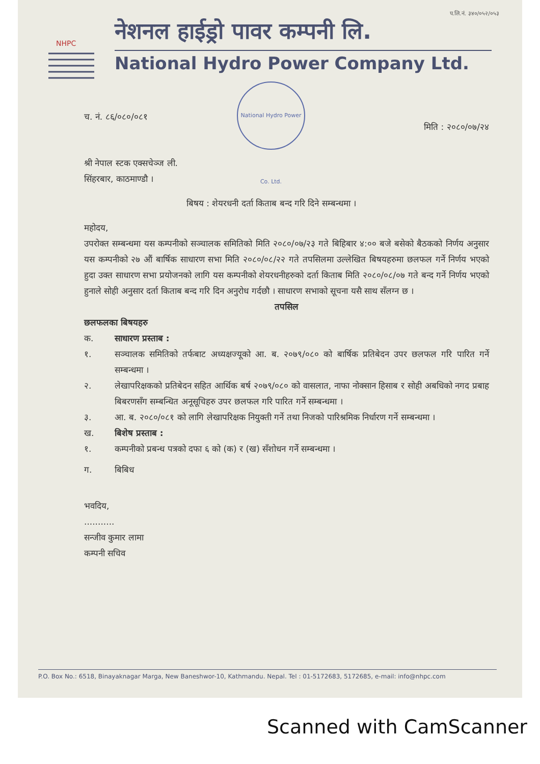प.लि.नं. ३४०/०५२/०५३
NHPC
नेशनल हाईड्रो पावर कम्पनी लि.
National Hydro Power Company Ltd.
National Hydro Power Co. Ltd.
च. नं. ८६/०८०/०८१ मिति : २०८०/०७/२४
श्री नेपाल स्टक एक्सचेञ्ज ली.
सिंहरबार, काठमाण्डौ ।
बिषय : शेयरधनी दर्ता किताब बन्द गरि दिने सम्बन्धमा ।
महोदय,
उपरोक्त सम्बन्धमा यस कम्पनीको सञ्चालक समितिको मिति २०८०/०७/२३ गते बिहिबार ४:०० बजे बसेको बैठकको निर्णय अनुसार यस कम्पनीको २७ औं बार्षिक साधारण सभा मिति २०८०/०८/२२ गते तपसिलमा उल्लेखित बिषयहरुमा छलफल गर्ने निर्णय भएको हुदा उक्त साधारण सभा प्रयोजनको लागि यस कम्पनीको शेयरधनीहरुको दर्ता किताब मिति २०८०/०८/०७ गते बन्द गर्ने निर्णय भएको हुनाले सोही अनुसार दर्ता किताब बन्द गरि दिन अनुरोध गर्दछौ । साधारण सभाको सूचना यसै साथ सँलग्न छ ।
तपसिल
छलफलका बिषयहरु
क. साधारण प्रस्ताब :
१. सञ्चालक समितिको तर्फबाट अध्यक्षज्यूको आ. ब. २०७९/०८० को बार्षिक प्रतिबेदन उपर छलफल गरि पारित गर्ने सम्बन्धमा ।
२. लेखापरिक्षकको प्रतिबेदन सहित आर्थिक बर्ष २०७९/०८० को वासलात, नाफा नोक्सान हिसाब र सोही अबधिको नगद प्रबाह बिबरणसँग सम्बन्धित अनूसूचिहरु उपर छलफल गरि पारित गर्ने सम्बन्धमा ।
३. आ. ब. २०८०/०८१ को लागि लेखापरिक्षक नियुक्ती गर्ने तथा निजको पारिश्रमिक निर्धारण गर्ने सम्बन्धमा ।
ख. बिशेष प्रस्ताब :
१. कम्पनीको प्रबन्ध पत्रको दफा ६ को (क) र (ख) सँशोधन गर्ने सम्बन्धमा ।
ग. बिबिध
भवदिय,
...........
सन्जीव कुमार लामा
कम्पनी सचिव
P.O. Box No.: 6518, Binayaknagar Marga, New Baneshwor-10, Kathmandu. Nepal. Tel : 01-5172683, 5172685, e-mail: info@nhpc.com
Scanned with CamScanner